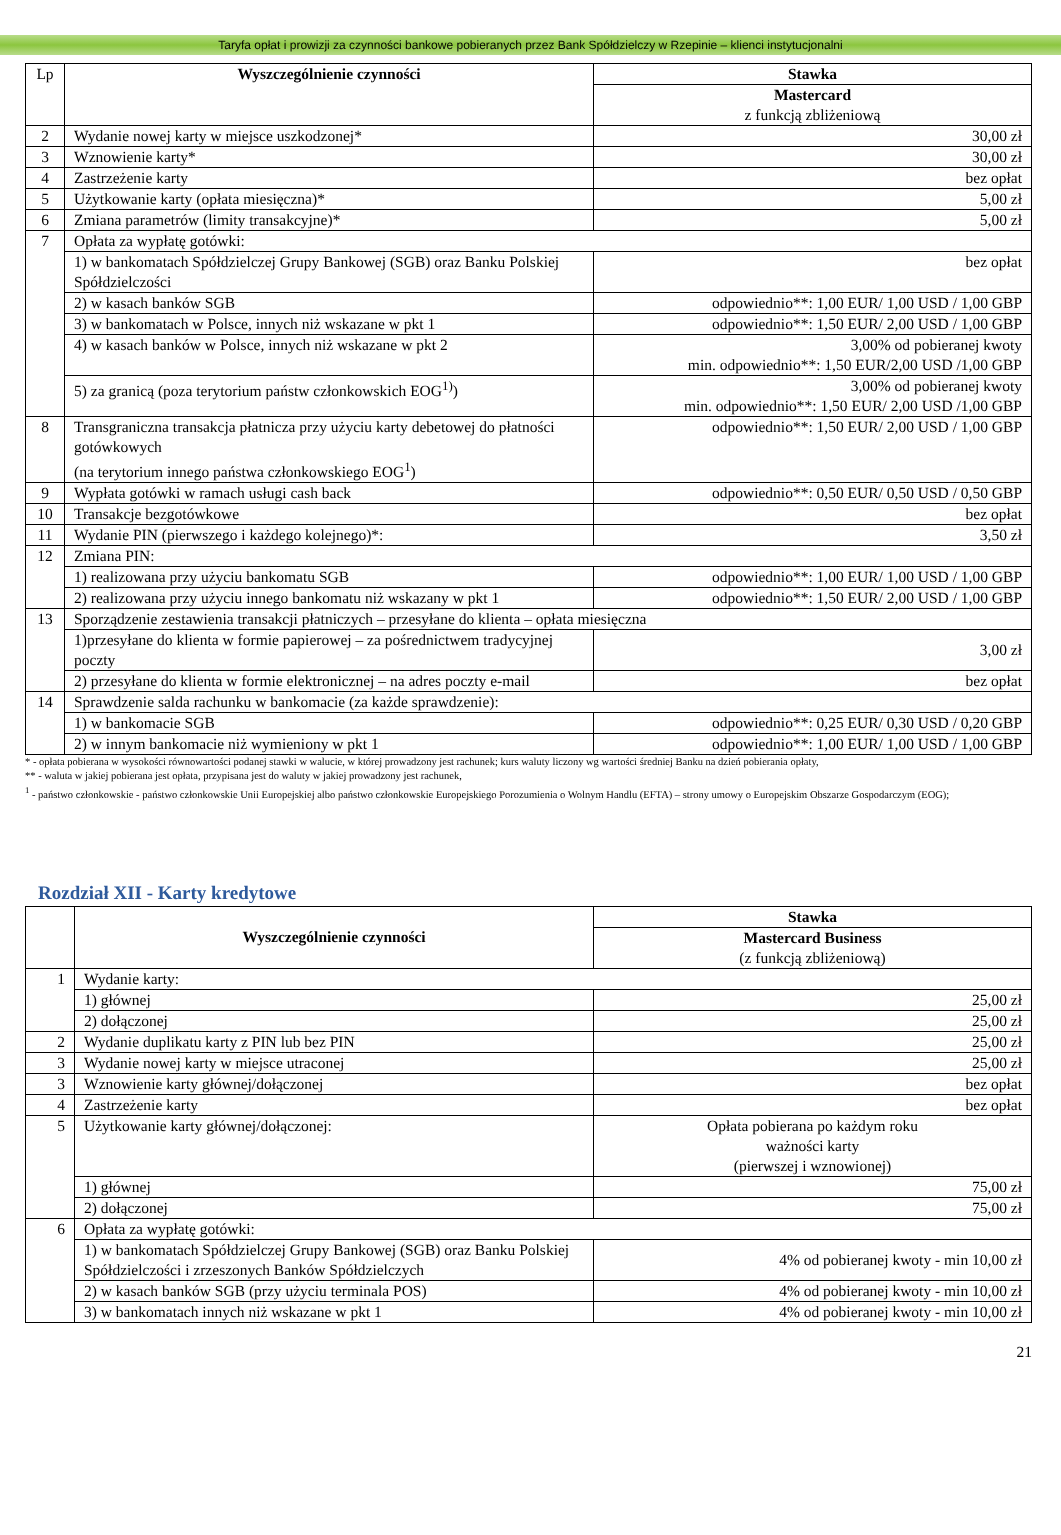Taryfa opłat i prowizji za czynności bankowe pobieranych przez Bank Spółdzielczy w Rzepinie – klienci instytucjonalni
| Lp | Wyszczególnienie czynności | Stawka |
| | | Mastercard z funkcją zbliżeniową |
| 2 | Wydanie nowej karty w miejsce uszkodzonej* | 30,00 zł |
| 3 | Wznowienie karty* | 30,00 zł |
| 4 | Zastrzeżenie karty | bez opłat |
| 5 | Użytkowanie karty (opłata miesięczna)* | 5,00 zł |
| 6 | Zmiana parametrów (limity transakcyjne)* | 5,00 zł |
| 7 | Opłata za wypłatę gotówki: | |
| | 1) w bankomatach Spółdzielczej Grupy Bankowej (SGB) oraz Banku Polskiej Spółdzielczości | bez opłat |
| | 2) w kasach banków SGB | odpowiednio**: 1,00 EUR/ 1,00 USD / 1,00 GBP |
| | 3) w bankomatach w Polsce, innych niż wskazane w pkt 1 | odpowiednio**: 1,50 EUR/ 2,00 USD / 1,00 GBP |
| | 4) w kasach banków w Polsce, innych niż wskazane w pkt 2 | 3,00% od pobieranej kwoty min. odpowiednio**: 1,50 EUR/2,00 USD /1,00 GBP |
| | 5) za granicą (poza terytorium państw członkowskich EOG<sup>1)</sup>) | 3,00% od pobieranej kwoty min. odpowiednio**: 1,50 EUR/ 2,00 USD /1,00 GBP |
| 8 | Transgraniczna transakcja płatnicza przy użyciu karty debetowej do płatności gotówkowych (na terytorium innego państwa członkowskiego EOG<sup>1</sup>) | odpowiednio**: 1,50 EUR/ 2,00 USD / 1,00 GBP |
| 9 | Wypłata gotówki w ramach usługi cash back | odpowiednio**: 0,50 EUR/ 0,50 USD / 0,50 GBP |
| 10 | Transakcje bezgotówkowe | bez opłat |
| 11 | Wydanie PIN (pierwszego i każdego kolejnego)*: | 3,50 zł |
| 12 | Zmiana PIN: | |
| | 1) realizowana przy użyciu bankomatu SGB | odpowiednio**: 1,00 EUR/ 1,00 USD / 1,00 GBP |
| | 2) realizowana przy użyciu innego bankomatu niż wskazany w pkt 1 | odpowiednio**: 1,50 EUR/ 2,00 USD / 1,00 GBP |
| 13 | Sporządzenie zestawienia transakcji płatniczych – przesyłane do klienta – opłata miesięczna | |
| | 1)przesyłane do klienta w formie papierowej – za pośrednictwem tradycyjnej poczty | 3,00 zł |
| | 2) przesyłane do klienta w formie elektronicznej – na adres poczty e-mail | bez opłat |
| 14 | Sprawdzenie salda rachunku w bankomacie (za każde sprawdzenie): | |
| | 1) w bankomacie SGB | odpowiednio**: 0,25 EUR/ 0,30 USD / 0,20 GBP |
| | 2) w innym bankomacie niż wymieniony w pkt 1 | odpowiednio**: 1,00 EUR/ 1,00 USD / 1,00 GBP |
* - opłata pobierana w wysokości równowartości podanej stawki w walucie, w której prowadzony jest rachunek; kurs waluty liczony wg wartości średniej Banku na dzień pobierania opłaty,
** - waluta w jakiej pobierana jest opłata, przypisana jest do waluty w jakiej prowadzony jest rachunek,
<sup>1</sup> - państwo członkowskie - państwo członkowskie Unii Europejskiej albo państwo członkowskie Europejskiego Porozumienia o Wolnym Handlu (EFTA) – strony umowy o Europejskim Obszarze Gospodarczym (EOG);
Rozdział XII - Karty kredytowe
| | Wyszczególnienie czynności | Stawka |
| | | Mastercard Business (z funkcją zbliżeniową) |
| 1 | Wydanie karty: | |
| | 1) głównej | 25,00 zł |
| | 2) dołączonej | 25,00 zł |
| 2 | Wydanie duplikatu karty z PIN lub bez PIN | 25,00 zł |
| 3 | Wydanie nowej karty w miejsce utraconej | 25,00 zł |
| 3 | Wznowienie karty głównej/dołączonej | bez opłat |
| 4 | Zastrzeżenie karty | bez opłat |
| 5 | Użytkowanie karty głównej/dołączonej: | Opłata pobierana po każdym roku ważności karty (pierwszej i wznowionej) |
| | 1) głównej | 75,00 zł |
| | 2) dołączonej | 75,00 zł |
| 6 | Opłata za wypłatę gotówki: | |
| | 1) w bankomatach Spółdzielczej Grupy Bankowej (SGB) oraz Banku Polskiej Spółdzielczości i zrzeszonych Banków Spółdzielczych | 4% od pobieranej kwoty - min 10,00 zł |
| | 2) w kasach banków SGB (przy użyciu terminala POS) | 4% od pobieranej kwoty - min 10,00 zł |
| | 3) w bankomatach innych niż wskazane w pkt 1 | 4% od pobieranej kwoty - min 10,00 zł |
21